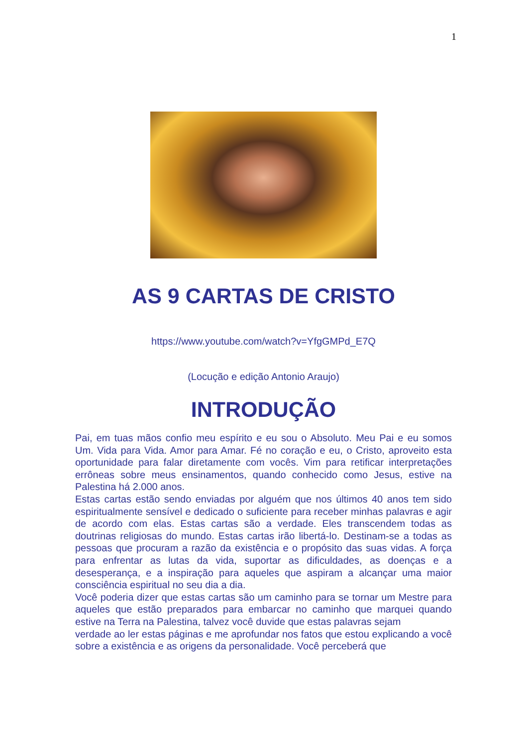1
AS 9 CARTAS DE CRISTO
https://www.youtube.com/watch?v=YfgGMPd_E7Q
(Locução e edição Antonio Araujo)
INTRODUÇÃO
Pai, em tuas mãos confio meu espírito e eu sou o Absoluto. Meu Pai e eu somos Um. Vida para Vida. Amor para Amar. Fé no coração e eu, o Cristo, aproveito esta oportunidade para falar diretamente com vocês. Vim para retificar interpretações errôneas sobre meus ensinamentos, quando conhecido como Jesus, estive na Palestina há 2.000 anos.
Estas cartas estão sendo enviadas por alguém que nos últimos 40 anos tem sido espiritualmente sensível e dedicado o suficiente para receber minhas palavras e agir de acordo com elas. Estas cartas são a verdade. Eles transcendem todas as doutrinas religiosas do mundo. Estas cartas irão libertá-lo. Destinam-se a todas as pessoas que procuram a razão da existência e o propósito das suas vidas. A força para enfrentar as lutas da vida, suportar as dificuldades, as doenças e a desesperança, e a inspiração para aqueles que aspiram a alcançar uma maior consciência espiritual no seu dia a dia.
Você poderia dizer que estas cartas são um caminho para se tornar um Mestre para aqueles que estão preparados para embarcar no caminho que marquei quando estive na Terra na Palestina, talvez você duvide que estas palavras sejam
verdade ao ler estas páginas e me aprofundar nos fatos que estou explicando a você sobre a existência e as origens da personalidade. Você perceberá que